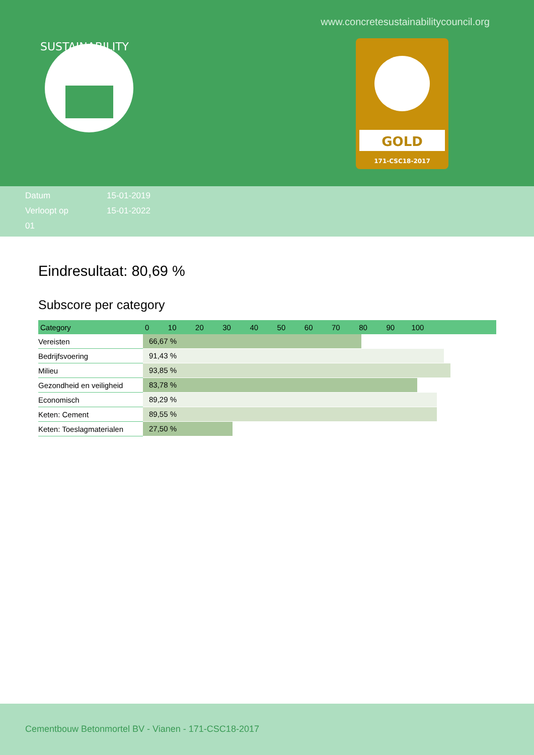www.concretesustainabilitycouncil.org
SUSTAINABILITY
GOLD
171-CSC18-2017
Datum 15-01-2019
Verloopt op 15-01-2022
01
Eindresultaat: 80,69 %
Subscore per category
| Category | 0 10 20 30 40 50 60 70 80 90 100 |
| --- | --- |
| Vereisten | 66,67 % |
| Bedrijfsvoering | 91,43 % |
| Milieu | 93,85 % |
| Gezondheid en veiligheid | 83,78 % |
| Economisch | 89,29 % |
| Keten: Cement | 89,55 % |
| Keten: Toeslagmaterialen | 27,50 % |
Cementbouw Betonmortel BV - Vianen - 171-CSC18-2017